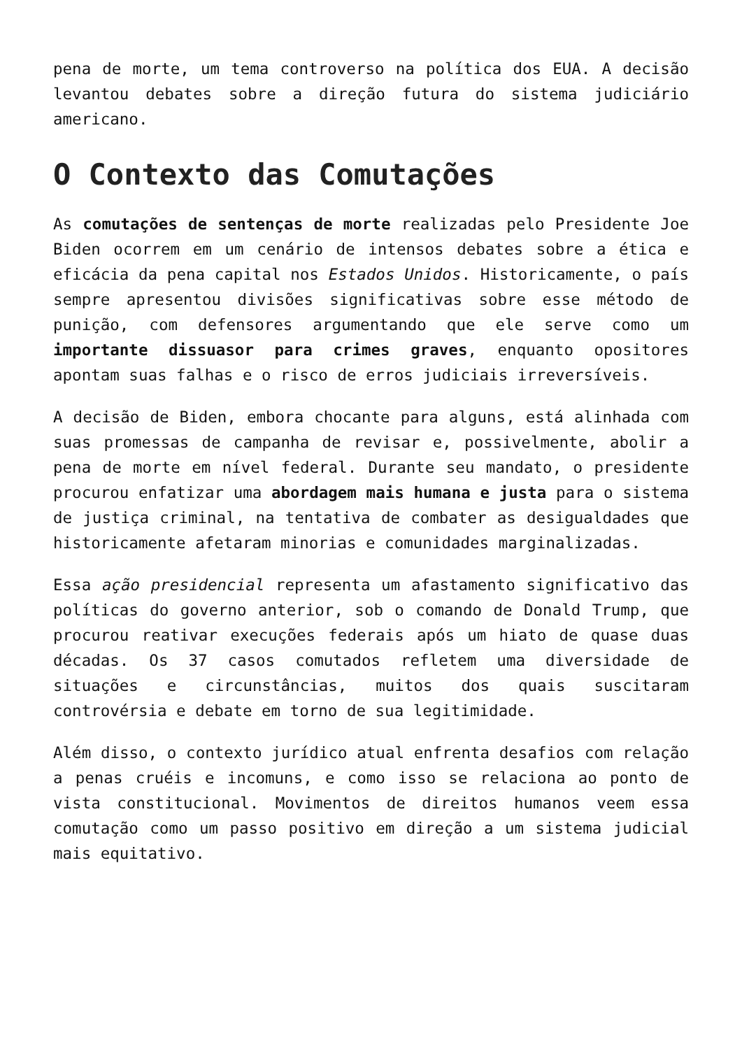pena de morte, um tema controverso na política dos EUA. A decisão levantou debates sobre a direção futura do sistema judiciário americano.
O Contexto das Comutações
As comutações de sentenças de morte realizadas pelo Presidente Joe Biden ocorrem em um cenário de intensos debates sobre a ética e eficácia da pena capital nos Estados Unidos. Historicamente, o país sempre apresentou divisões significativas sobre esse método de punição, com defensores argumentando que ele serve como um importante dissuasor para crimes graves, enquanto opositores apontam suas falhas e o risco de erros judiciais irreversíveis.
A decisão de Biden, embora chocante para alguns, está alinhada com suas promessas de campanha de revisar e, possivelmente, abolir a pena de morte em nível federal. Durante seu mandato, o presidente procurou enfatizar uma abordagem mais humana e justa para o sistema de justiça criminal, na tentativa de combater as desigualdades que historicamente afetaram minorias e comunidades marginalizadas.
Essa ação presidencial representa um afastamento significativo das políticas do governo anterior, sob o comando de Donald Trump, que procurou reativar execuções federais após um hiato de quase duas décadas. Os 37 casos comutados refletem uma diversidade de situações e circunstâncias, muitos dos quais suscitaram controvérsia e debate em torno de sua legitimidade.
Além disso, o contexto jurídico atual enfrenta desafios com relação a penas cruéis e incomuns, e como isso se relaciona ao ponto de vista constitucional. Movimentos de direitos humanos veem essa comutação como um passo positivo em direção a um sistema judicial mais equitativo.